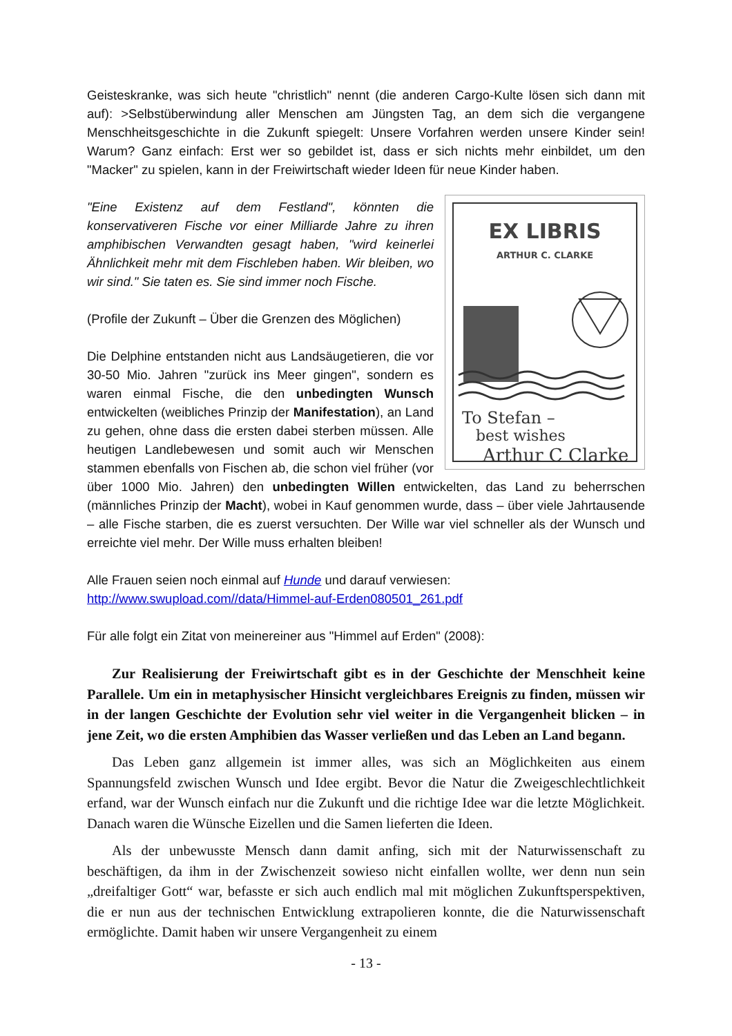Geisteskranke, was sich heute "christlich" nennt (die anderen Cargo-Kulte lösen sich dann mit auf): >Selbstüberwindung aller Menschen am Jüngsten Tag, an dem sich die vergangene Menschheitsgeschichte in die Zukunft spiegelt: Unsere Vorfahren werden unsere Kinder sein! Warum? Ganz einfach: Erst wer so gebildet ist, dass er sich nichts mehr einbildet, um den "Macker" zu spielen, kann in der Freiwirtschaft wieder Ideen für neue Kinder haben.
EX LIBRIS
ARTHUR C. CLARKE
To Stefan –
best wishes
Arthur C Clarke
"Eine Existenz auf dem Festland", könnten die konservativeren Fische vor einer Milliarde Jahre zu ihren amphibischen Verwandten gesagt haben, "wird keinerlei Ähnlichkeit mehr mit dem Fischleben haben. Wir bleiben, wo wir sind." Sie taten es. Sie sind immer noch Fische.
(Profile der Zukunft – Über die Grenzen des Möglichen)
Die Delphine entstanden nicht aus Landsäugetieren, die vor 30-50 Mio. Jahren "zurück ins Meer gingen", sondern es waren einmal Fische, die den unbedingten Wunsch entwickelten (weibliches Prinzip der Manifestation), an Land zu gehen, ohne dass die ersten dabei sterben müssen. Alle heutigen Landlebewesen und somit auch wir Menschen stammen ebenfalls von Fischen ab, die schon viel früher (vor über 1000 Mio. Jahren) den unbedingten Willen entwickelten, das Land zu beherrschen (männliches Prinzip der Macht), wobei in Kauf genommen wurde, dass – über viele Jahrtausende – alle Fische starben, die es zuerst versuchten. Der Wille war viel schneller als der Wunsch und erreichte viel mehr. Der Wille muss erhalten bleiben!
Alle Frauen seien noch einmal auf Hunde und darauf verwiesen:
http://www.swupload.com//data/Himmel-auf-Erden080501_261.pdf
Für alle folgt ein Zitat von meinereiner aus "Himmel auf Erden" (2008):
Zur Realisierung der Freiwirtschaft gibt es in der Geschichte der Menschheit keine Parallele. Um ein in metaphysischer Hinsicht vergleichbares Ereignis zu finden, müssen wir in der langen Geschichte der Evolution sehr viel weiter in die Vergangenheit blicken – in jene Zeit, wo die ersten Amphibien das Wasser verließen und das Leben an Land begann.
Das Leben ganz allgemein ist immer alles, was sich an Möglichkeiten aus einem Spannungsfeld zwischen Wunsch und Idee ergibt. Bevor die Natur die Zweigeschlechtlichkeit erfand, war der Wunsch einfach nur die Zukunft und die richtige Idee war die letzte Möglichkeit. Danach waren die Wünsche Eizellen und die Samen lieferten die Ideen.
Als der unbewusste Mensch dann damit anfing, sich mit der Naturwissenschaft zu beschäftigen, da ihm in der Zwischenzeit sowieso nicht einfallen wollte, wer denn nun sein „dreifaltiger Gott“ war, befasste er sich auch endlich mal mit möglichen Zukunftsperspektiven, die er nun aus der technischen Entwicklung extrapolieren konnte, die die Naturwissenschaft ermöglichte. Damit haben wir unsere Vergangenheit zu einem
- 13 -